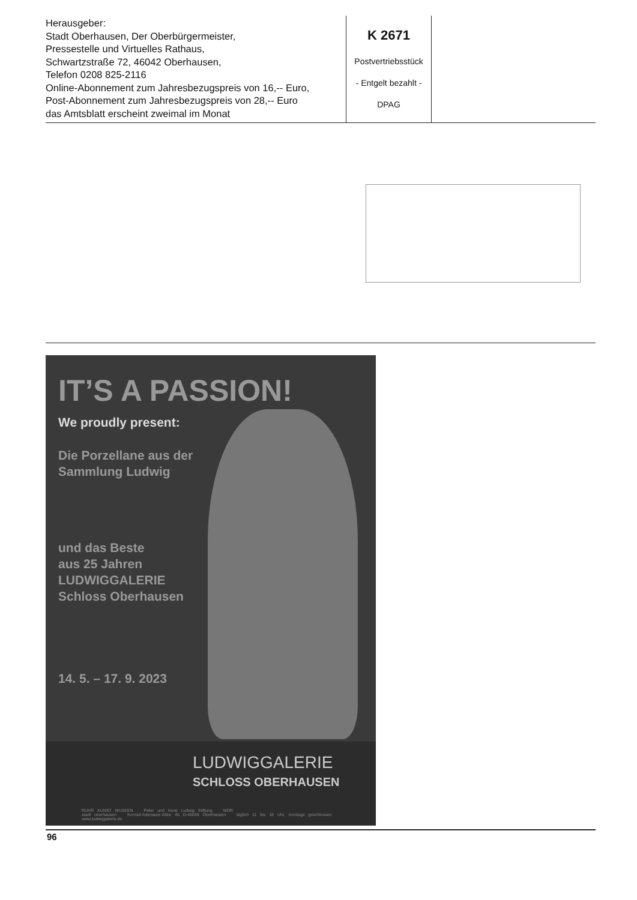Herausgeber:
Stadt Oberhausen, Der Oberbürgermeister,
Pressestelle und Virtuelles Rathaus,
Schwartzstraße 72, 46042 Oberhausen,
Telefon 0208 825-2116
Online-Abonnement zum Jahresbezugspreis von 16,-- Euro,
Post-Abonnement zum Jahresbezugspreis von 28,-- Euro
das Amtsblatt erscheint zweimal im Monat
K 2671
Postvertriebsstück
- Entgelt bezahlt -
DPAG
IT’S A PASSION!
We proudly present:
Die Porzellane aus der
Sammlung Ludwig
und das Beste
aus 25 Jahren
LUDWIGGALERIE
Schloss Oberhausen
14. 5. – 17. 9. 2023
LUDWIGGALERIE
SCHLOSS OBERHAUSEN
RUHR KUNST MUSEEN Peter und Irene Ludwig Stiftung WDR
stadt oberhausen Konrad-Adenauer-Allee 46 D-46049 Oberhausen täglich 11 bis 18 Uhr, montags geschlossen www.ludwiggalerie.de
96